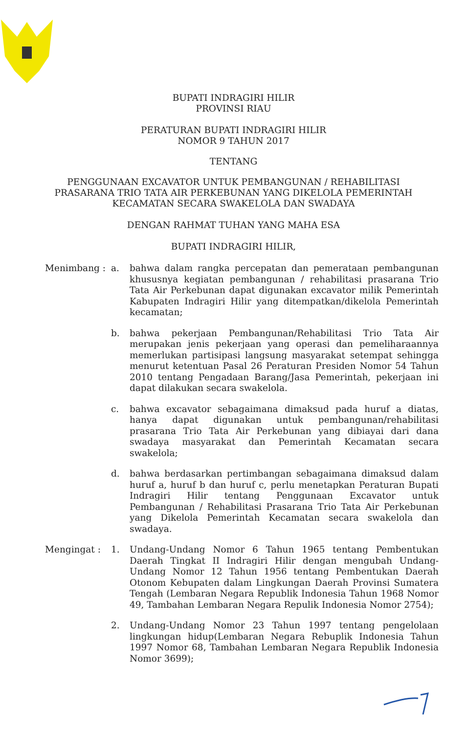BUPATI INDRAGIRI HILIR
PROVINSI RIAU
PERATURAN BUPATI INDRAGIRI HILIR
NOMOR 9 TAHUN 2017
TENTANG
PENGGUNAAN EXCAVATOR UNTUK PEMBANGUNAN / REHABILITASI
PRASARANA TRIO TATA AIR PERKEBUNAN YANG DIKELOLA PEMERINTAH
KECAMATAN SECARA SWAKELOLA DAN SWADAYA
DENGAN RAHMAT TUHAN YANG MAHA ESA
BUPATI INDRAGIRI HILIR,
Menimbang : a. bahwa dalam rangka percepatan dan pemerataan pembangunan khususnya kegiatan pembangunan / rehabilitasi prasarana Trio Tata Air Perkebunan dapat digunakan excavator milik Pemerintah Kabupaten Indragiri Hilir yang ditempatkan/dikelola Pemerintah kecamatan;
b. bahwa pekerjaan Pembangunan/Rehabilitasi Trio Tata Air merupakan jenis pekerjaan yang operasi dan pemeliharaannya memerlukan partisipasi langsung masyarakat setempat sehingga menurut ketentuan Pasal 26 Peraturan Presiden Nomor 54 Tahun 2010 tentang Pengadaan Barang/Jasa Pemerintah, pekerjaan ini dapat dilakukan secara swakelola.
c. bahwa excavator sebagaimana dimaksud pada huruf a diatas, hanya dapat digunakan untuk pembangunan/rehabilitasi prasarana Trio Tata Air Perkebunan yang dibiayai dari dana swadaya masyarakat dan Pemerintah Kecamatan secara swakelola;
d. bahwa berdasarkan pertimbangan sebagaimana dimaksud dalam huruf a, huruf b dan huruf c, perlu menetapkan Peraturan Bupati Indragiri Hilir tentang Penggunaan Excavator untuk Pembangunan / Rehabilitasi Prasarana Trio Tata Air Perkebunan yang Dikelola Pemerintah Kecamatan secara swakelola dan swadaya.
Mengingat : 1. Undang-Undang Nomor 6 Tahun 1965 tentang Pembentukan Daerah Tingkat II Indragiri Hilir dengan mengubah Undang-Undang Nomor 12 Tahun 1956 tentang Pembentukan Daerah Otonom Kebupaten dalam Lingkungan Daerah Provinsi Sumatera Tengah (Lembaran Negara Republik Indonesia Tahun 1968 Nomor 49, Tambahan Lembaran Negara Repulik Indonesia Nomor 2754);
2. Undang-Undang Nomor 23 Tahun 1997 tentang pengelolaan lingkungan hidup(Lembaran Negara Rebuplik Indonesia Tahun 1997 Nomor 68, Tambahan Lembaran Negara Republik Indonesia Nomor 3699);